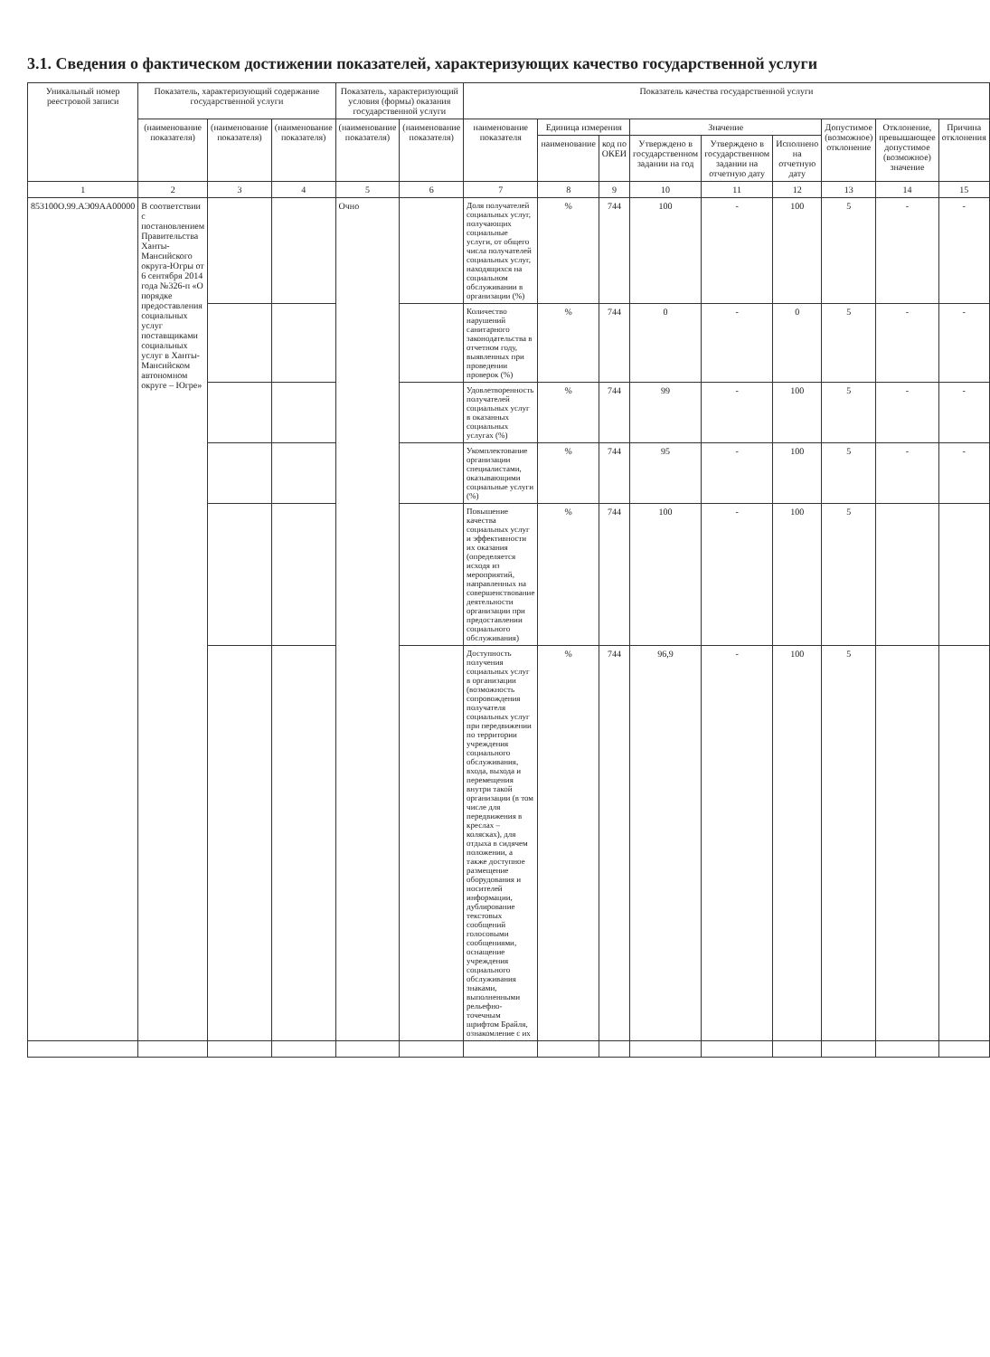3.1. Сведения о фактическом достижении показателей, характеризующих качество государственной услуги
| Уникальный номер реестровой записи | Показатель, характеризующий содержание государственной услуги | | | Показатель, характеризующий условия (формы) оказания государственной услуги | | Показатель качества государственной услуги | | | | | | | | |
| --- | --- | --- | --- | --- | --- | --- | --- | --- | --- | --- | --- | --- | --- | --- |
| | (наименование показателя) | (наименование показателя) | (наименование показателя) | (наименование показателя) | (наименование показателя) | наименование показателя | Единица измерения | | Значение | | | Допустимое (возможное) отклонение | Отклонение, превышающее допустимое (возможное) значение | Причина отклонения |
| | | | | | | | наименование | код по ОКЕИ | Утверждено в государственном задании на год | Утверждено в государственном задании на отчетную дату | Исполнено на отчетную дату | | | |
| 1 | 2 | 3 | 4 | 5 | 6 | 7 | 8 | 9 | 10 | 11 | 12 | 13 | 14 | 15 |
| 853100О.99.АЭ09АА00000 | В соответствии с постановлением Правительства Ханты-Мансийского округа-Югры от 6 сентября 2014 года №326-п «О порядке предоставления социальных услуг поставщиками социальных услуг в Ханты-Мансийском автономном округе – Югре» | | | Очно | | Доля получателей социальных услуг, получающих социальные услуги, от общего числа получателей социальных услуг, находящихся на социальном обслуживании в организации (%) | % | 744 | 100 | - | 100 | 5 | - | - |
| | | | | | | Количество нарушений санитарного законодательства в отчетном году, выявленных при проведении проверок (%) | % | 744 | 0 | - | 0 | 5 | - | - |
| | | | | | | Удовлетворенность получателей социальных услуг в оказанных социальных услугах (%) | % | 744 | 99 | - | 100 | 5 | - | - |
| | | | | | | Укомплектование организации специалистами, оказывающими социальные услуги (%) | % | 744 | 95 | - | 100 | 5 | - | - |
| | | | | | | Повышение качества социальных услуг и эффективности их оказания (определяется исходя из мероприятий, направленных на совершенствование деятельности организации при предоставлении социального обслуживания) | % | 744 | 100 | - | 100 | 5 | | |
| | | | | | | Доступность получения социальных услуг в организации (возможность сопровождения получателя социальных услуг при передвижении по территории учреждения социального обслуживания, входа, выхода и перемещения внутри такой организации (в том числе для передвижения в креслах – колясках), для отдыха в сидячем положении, а также доступное размещение оборудования и носителей информации, дублирование текстовых сообщений голосовыми сообщениями, оснащение учреждения социального обслуживания знаками, выполненными рельефно-точечным шрифтом Брайля, ознакомление с их | % | 744 | 96,9 | - | 100 | 5 | | |